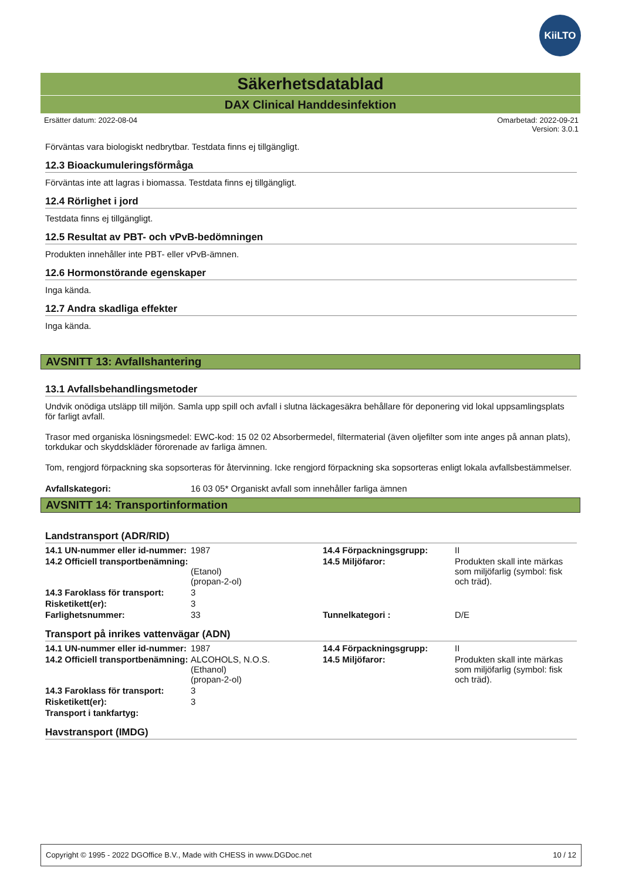KiiLTO
Säkerhetsdatablad
DAX Clinical Handdesinfektion
Ersätter datum: 2022-08-04 Omarbetad: 2022-09-21
Version: 3.0.1
Förväntas vara biologiskt nedbrytbar. Testdata finns ej tillgängligt.
12.3 Bioackumuleringsförmåga
Förväntas inte att lagras i biomassa. Testdata finns ej tillgängligt.
12.4 Rörlighet i jord
Testdata finns ej tillgängligt.
12.5 Resultat av PBT- och vPvB-bedömningen
Produkten innehåller inte PBT- eller vPvB-ämnen.
12.6 Hormonstörande egenskaper
Inga kända.
12.7 Andra skadliga effekter
Inga kända.
AVSNITT 13: Avfallshantering
13.1 Avfallsbehandlingsmetoder
Undvik onödiga utsläpp till miljön. Samla upp spill och avfall i slutna läckagesäkra behållare för deponering vid lokal uppsamlingsplats för farligt avfall.
Trasor med organiska lösningsmedel: EWC-kod: 15 02 02 Absorbermedel, filtermaterial (även oljefilter som inte anges på annan plats), torkdukar och skyddskläder förorenade av farliga ämnen.
Tom, rengjord förpackning ska sopsorteras för återvinning. Icke rengjord förpackning ska sopsorteras enligt lokala avfallsbestämmelser.
| Avfallskategori: | 16 03 05* Organiskt avfall som innehåller farliga ämnen |
AVSNITT 14: Transportinformation
Landstransport (ADR/RID)
| 14.1 UN-nummer eller id-nummer: | 1987 | 14.4 Förpackningsgrupp: | II |
| 14.2 Officiell transportbenämning: | (Etanol) (propan-2-ol) | 14.5 Miljöfaror: | Produkten skall inte märkas som miljöfarlig (symbol: fisk och träd). |
| 14.3 Faroklass för transport: | 3 | | |
| Risketikett(er): | 3 | | |
| Farlighetsnummer: | 33 | Tunnelkategori : | D/E |
Transport på inrikes vattenvägar (ADN)
| 14.1 UN-nummer eller id-nummer: | 1987 | 14.4 Förpackningsgrupp: | II |
| 14.2 Officiell transportbenämning: | ALCOHOLS, N.O.S. (Ethanol) (propan-2-ol) | 14.5 Miljöfaror: | Produkten skall inte märkas som miljöfarlig (symbol: fisk och träd). |
| 14.3 Faroklass för transport: | 3 | | |
| Risketikett(er): | 3 | | |
| Transport i tankfartyg: | | | |
Havstransport (IMDG)
Copyright © 1995 - 2022 DGOffice B.V., Made with CHESS in www.DGDoc.net 10 / 12